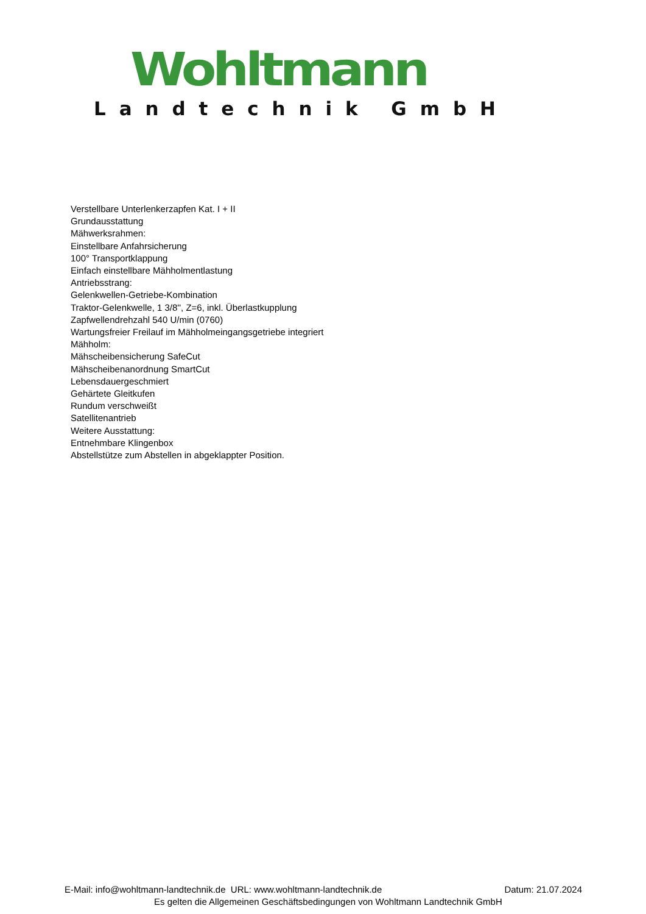Wohltmann
Landtechnik GmbH
Verstellbare Unterlenkerzapfen Kat. I + II
Grundausstattung
Mähwerksrahmen:
Einstellbare Anfahrsicherung
100° Transportklappung
Einfach einstellbare Mähholmentlastung
Antriebsstrang:
Gelenkwellen-Getriebe-Kombination
Traktor-Gelenkwelle, 1 3/8'', Z=6, inkl. Überlastkupplung
Zapfwellendrehzahl 540 U/min (0760)
Wartungsfreier Freilauf im Mähholmeingangsgetriebe integriert
Mähholm:
Mähscheibensicherung SafeCut
Mähscheibenanordnung SmartCut
Lebensdauergeschmiert
Gehärtete Gleitkufen
Rundum verschweißt
Satellitenantrieb
Weitere Ausstattung:
Entnehmbare Klingenbox
Abstellstütze zum Abstellen in abgeklappter Position.
E-Mail: info@wohltmann-landtechnik.de URL: www.wohltmann-landtechnik.de Datum: 21.07.2024
Es gelten die Allgemeinen Geschäftsbedingungen von Wohltmann Landtechnik GmbH